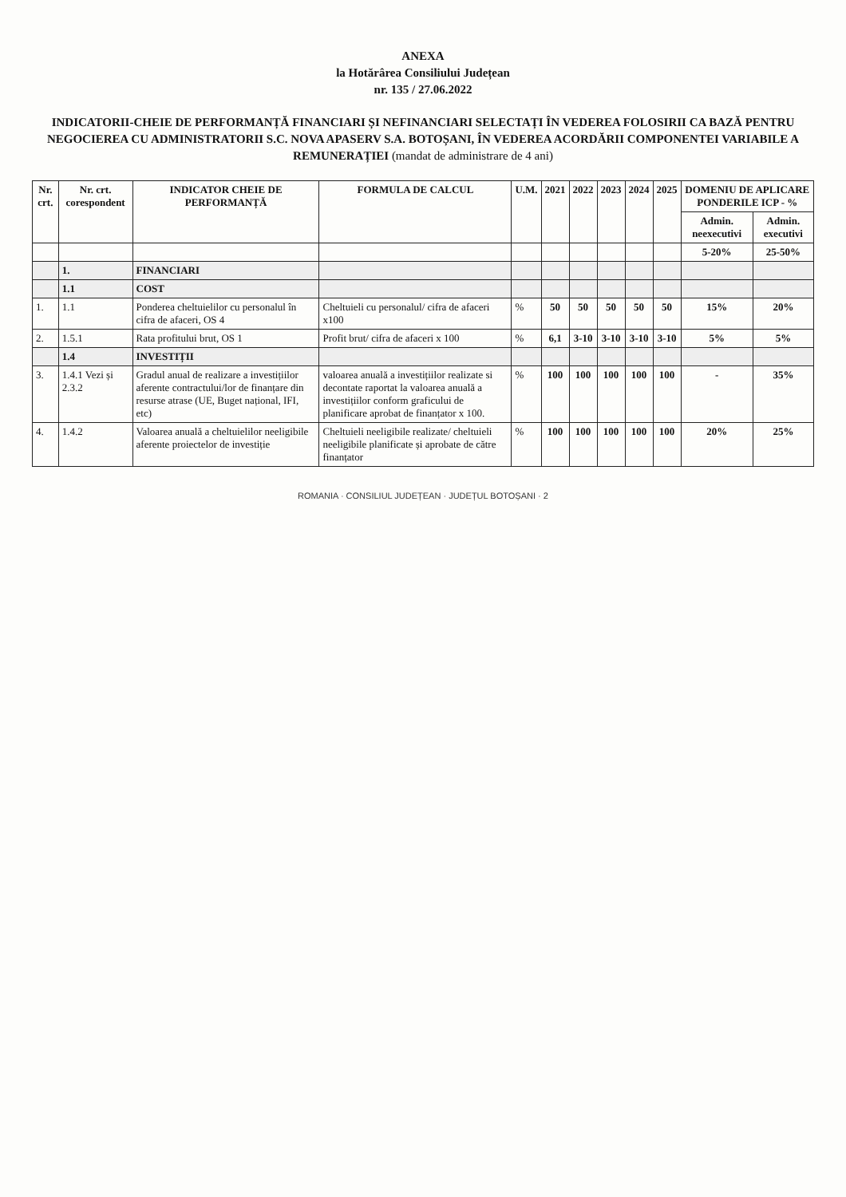ANEXA
la Hotărârea Consiliului Județean
nr. 135 / 27.06.2022
INDICATORII-CHEIE DE PERFORMANȚĂ FINANCIARI ȘI NEFINANCIARI SELECTAȚI ÎN VEDEREA FOLOSIRII CA BAZĂ PENTRU NEGOCIEREA CU ADMINISTRATORII S.C. NOVA APASERV S.A. BOTOȘANI, ÎN VEDEREA ACORDĂRII COMPONENTEI VARIABILE A REMUNERAȚIEI (mandat de administrare de 4 ani)
| Nr. crt. | Nr. crt. corespondent | INDICATOR CHEIE DE PERFORMANȚĂ | FORMULA DE CALCUL | U.M. | 2021 | 2022 | 2023 | 2024 | 2025 | DOMENIU DE APLICARE PONDERILE ICP - % | |
| --- | --- | --- | --- | --- | --- | --- | --- | --- | --- | --- | --- |
| | | | | | | | | | | Admin. neexecutivi | Admin. executivi |
| | | | | | | | | | | 5-20% | 25-50% |
| | 1. | FINANCIARI | | | | | | | | | |
| | 1.1 | COST | | | | | | | | | |
| 1. | 1.1 | Ponderea cheltuielilor cu personalul în cifra de afaceri, OS 4 | Cheltuieli cu personalul/ cifra de afaceri x100 | % | 50 | 50 | 50 | 50 | 50 | 15% | 20% |
| 2. | 1.5.1 | Rata profitului brut, OS 1 | Profit brut/ cifra de afaceri x 100 | % | 6,1 | 3-10 | 3-10 | 3-10 | 3-10 | 5% | 5% |
| | 1.4 | INVESTIȚII | | | | | | | | | |
| 3. | 1.4.1 Vezi și 2.3.2 | Gradul anual de realizare a investițiilor aferente contractului/lor de finanțare din resurse atrase (UE, Buget național, IFI, etc) | valoarea anuală a investițiilor realizate si decontate raportat la valoarea anuală a investițiilor conform graficului de planificare aprobat de finanțator x 100. | % | 100 | 100 | 100 | 100 | 100 | - | 35% |
| 4. | 1.4.2 | Valoarea anuală a cheltuielilor neeligibile aferente proiectelor de investiție | Cheltuieli neeligibile realizate/ cheltuieli neeligibile planificate și aprobate de către finanțator | % | 100 | 100 | 100 | 100 | 100 | 20% | 25% |
ROMANIA · CONSILIUL JUDEȚEAN · JUDEȚUL BOTOȘANI · 2